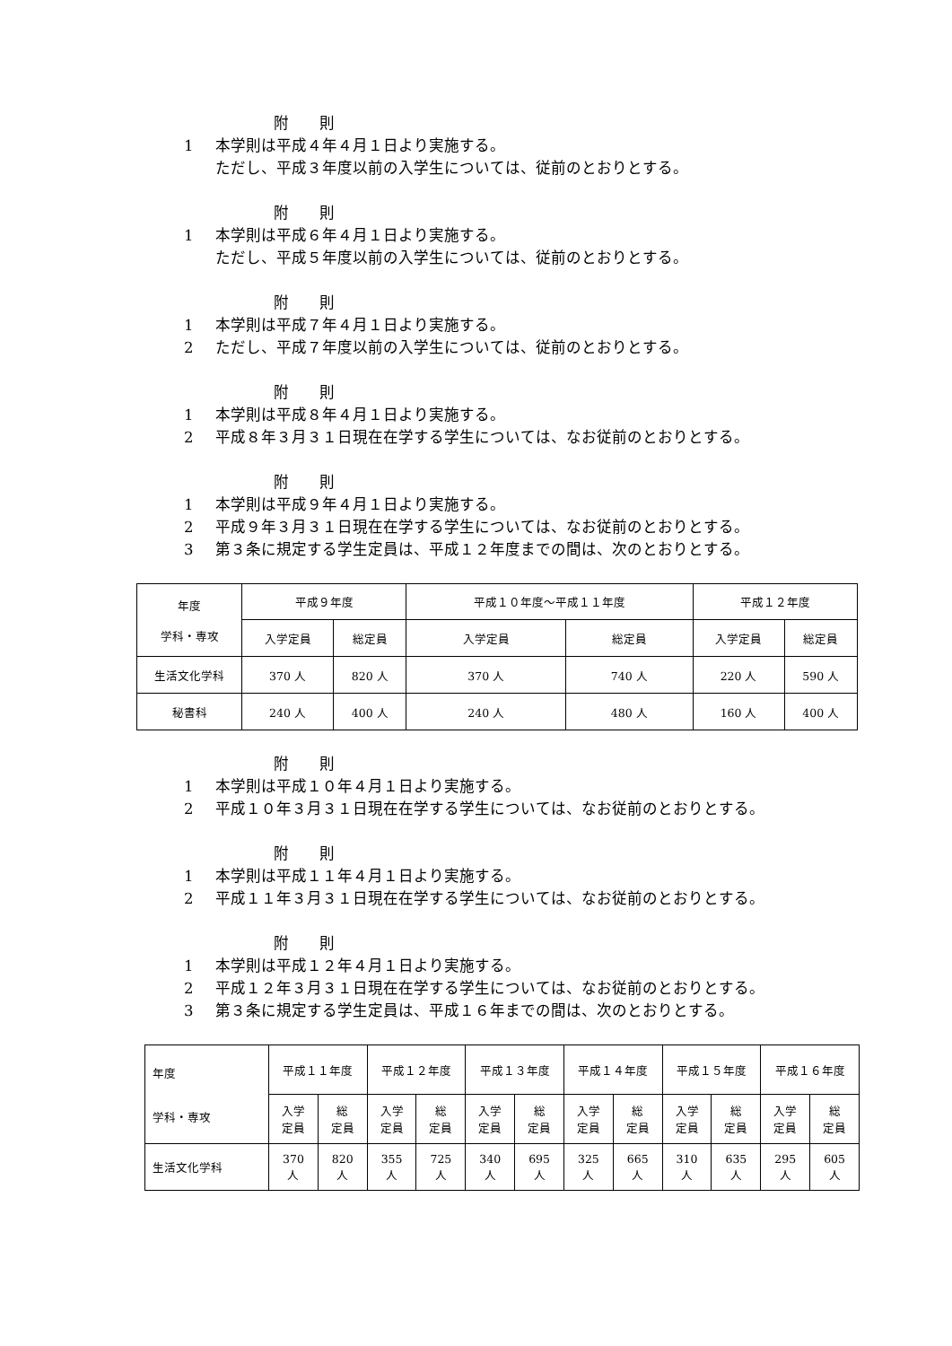附　　則
1 本学則は平成４年４月１日より実施する。
ただし、平成３年度以前の入学生については、従前のとおりとする。
附　　則
1 本学則は平成６年４月１日より実施する。
ただし、平成５年度以前の入学生については、従前のとおりとする。
附　　則
1 本学則は平成７年４月１日より実施する。
2 ただし、平成７年度以前の入学生については、従前のとおりとする。
附　　則
1 本学則は平成８年４月１日より実施する。
2 平成８年３月３１日現在在学する学生については、なお従前のとおりとする。
附　　則
1 本学則は平成９年４月１日より実施する。
2 平成９年３月３１日現在在学する学生については、なお従前のとおりとする。
3 第３条に規定する学生定員は、平成１２年度までの間は、次のとおりとする。
| 年度 学科・専攻 | 平成９年度 | | 平成１０年度～平成１１年度 | | 平成１２年度 | |
| --- | --- | --- | --- | --- | --- | --- |
| | 入学定員 | 総定員 | 入学定員 | 総定員 | 入学定員 | 総定員 |
| 生活文化学科 | 370 人 | 820 人 | 370 人 | 740 人 | 220 人 | 590 人 |
| 秘書科 | 240 人 | 400 人 | 240 人 | 480 人 | 160 人 | 400 人 |
附　　則
1 本学則は平成１０年４月１日より実施する。
2 平成１０年３月３１日現在在学する学生については、なお従前のとおりとする。
附　　則
1 本学則は平成１１年４月１日より実施する。
2 平成１１年３月３１日現在在学する学生については、なお従前のとおりとする。
附　　則
1 本学則は平成１２年４月１日より実施する。
2 平成１２年３月３１日現在在学する学生については、なお従前のとおりとする。
3 第３条に規定する学生定員は、平成１６年までの間は、次のとおりとする。
| 年度 学科・専攻 | 平成１１年度 | | 平成１２年度 | | 平成１３年度 | | 平成１４年度 | | 平成１５年度 | | 平成１６年度 | |
| --- | --- | --- | --- | --- | --- | --- | --- | --- | --- | --- | --- | --- |
| | 入学 定員 | 総 定員 | 入学 定員 | 総 定員 | 入学 定員 | 総 定員 | 入学 定員 | 総 定員 | 入学 定員 | 総 定員 | 入学 定員 | 総 定員 |
| 生活文化学科 | 370 人 | 820 人 | 355 人 | 725 人 | 340 人 | 695 人 | 325 人 | 665 人 | 310 人 | 635 人 | 295 人 | 605 人 |